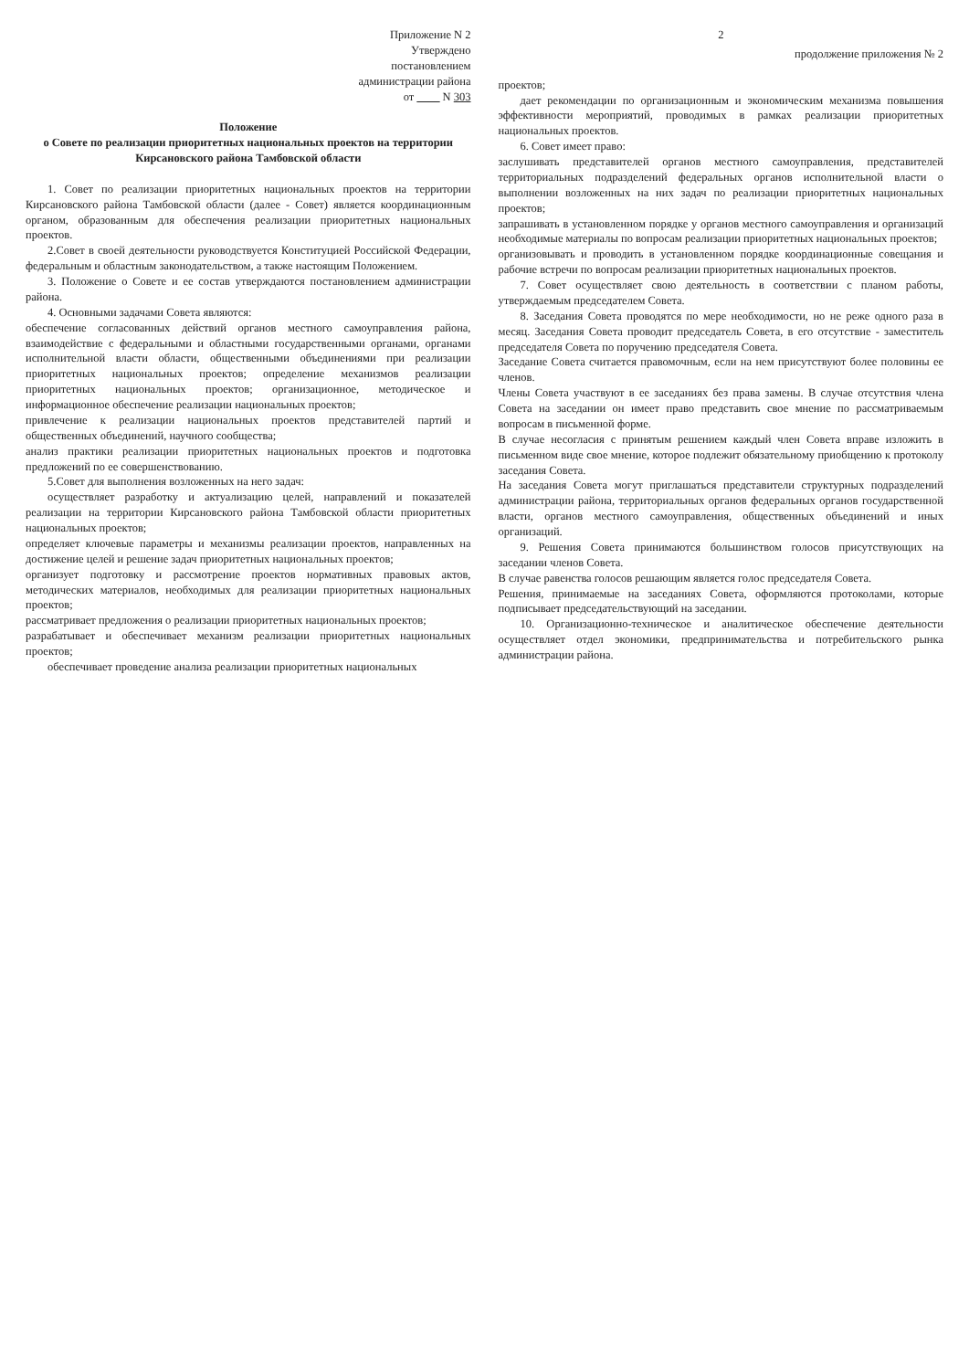Приложение N 2
Утверждено
постановлением
администрации района
от ____ N 303
Положение
о Совете по реализации приоритетных национальных проектов на территории Кирсановского района Тамбовской области
1. Совет по реализации приоритетных национальных проектов на территории Кирсановского района Тамбовской области (далее - Совет) является координационным органом, образованным для обеспечения реализации приоритетных национальных проектов.
2.Совет в своей деятельности руководствуется Конституцией Российской Федерации, федеральным и областным законодательством, а также настоящим Положением.
3. Положение о Совете и ее состав утверждаются постановлением администрации района.
4. Основными задачами Совета являются:
обеспечение согласованных действий органов местного самоуправления района, взаимодействие с федеральными и областными государственными органами, органами исполнительной власти области, общественными объединениями при реализации приоритетных национальных проектов; определение механизмов реализации приоритетных национальных проектов; организационное, методическое и информационное обеспечение реализации национальных проектов;
привлечение к реализации национальных проектов представителей партий и общественных объединений, научного сообщества;
анализ практики реализации приоритетных национальных проектов и подготовка предложений по ее совершенствованию.
5.Совет для выполнения возложенных на него задач:
осуществляет разработку и актуализацию целей, направлений и показателей реализации на территории Кирсановского района Тамбовской области приоритетных национальных проектов;
определяет ключевые параметры и механизмы реализации проектов, направленных на достижение целей и решение задач приоритетных национальных проектов;
организует подготовку и рассмотрение проектов нормативных правовых актов, методических материалов, необходимых для реализации приоритетных национальных проектов;
рассматривает предложения о реализации приоритетных национальных проектов;
разрабатывает и обеспечивает механизм реализации приоритетных национальных проектов;
обеспечивает проведение анализа реализации приоритетных национальных
2
продолжение приложения № 2
проектов;
дает рекомендации по организационным и экономическим механизма повышения эффективности мероприятий, проводимых в рамках реализации приоритетных национальных проектов.
6. Совет имеет право:
заслушивать представителей органов местного самоуправления, представителей территориальных подразделений федеральных органов исполнительной власти о выполнении возложенных на них задач по реализации приоритетных национальных проектов;
запрашивать в установленном порядке у органов местного самоуправления и организаций необходимые материалы по вопросам реализации приоритетных национальных проектов;
организовывать и проводить в установленном порядке координационные совещания и рабочие встречи по вопросам реализации приоритетных национальных проектов.
7. Совет осуществляет свою деятельность в соответствии с планом работы, утверждаемым председателем Совета.
8. Заседания Совета проводятся по мере необходимости, но не реже одного раза в месяц. Заседания Совета проводит председатель Совета, в его отсутствие - заместитель председателя Совета по поручению председателя Совета.
Заседание Совета считается правомочным, если на нем присутствуют более половины ее членов.
Члены Совета участвуют в ее заседаниях без права замены. В случае отсутствия члена Совета на заседании он имеет право представить свое мнение по рассматриваемым вопросам в письменной форме.
В случае несогласия с принятым решением каждый член Совета вправе изложить в письменном виде свое мнение, которое подлежит обязательному приобщению к протоколу заседания Совета.
На заседания Совета могут приглашаться представители структурных подразделений администрации района, территориальных органов федеральных органов государственной власти, органов местного самоуправления, общественных объединений и иных организаций.
9. Решения Совета принимаются большинством голосов присутствующих на заседании членов Совета.
В случае равенства голосов решающим является голос председателя Совета.
Решения, принимаемые на заседаниях Совета, оформляются протоколами, которые подписывает председательствующий на заседании.
10. Организационно-техническое и аналитическое обеспечение деятельности осуществляет отдел экономики, предпринимательства и потребительского рынка администрации района.